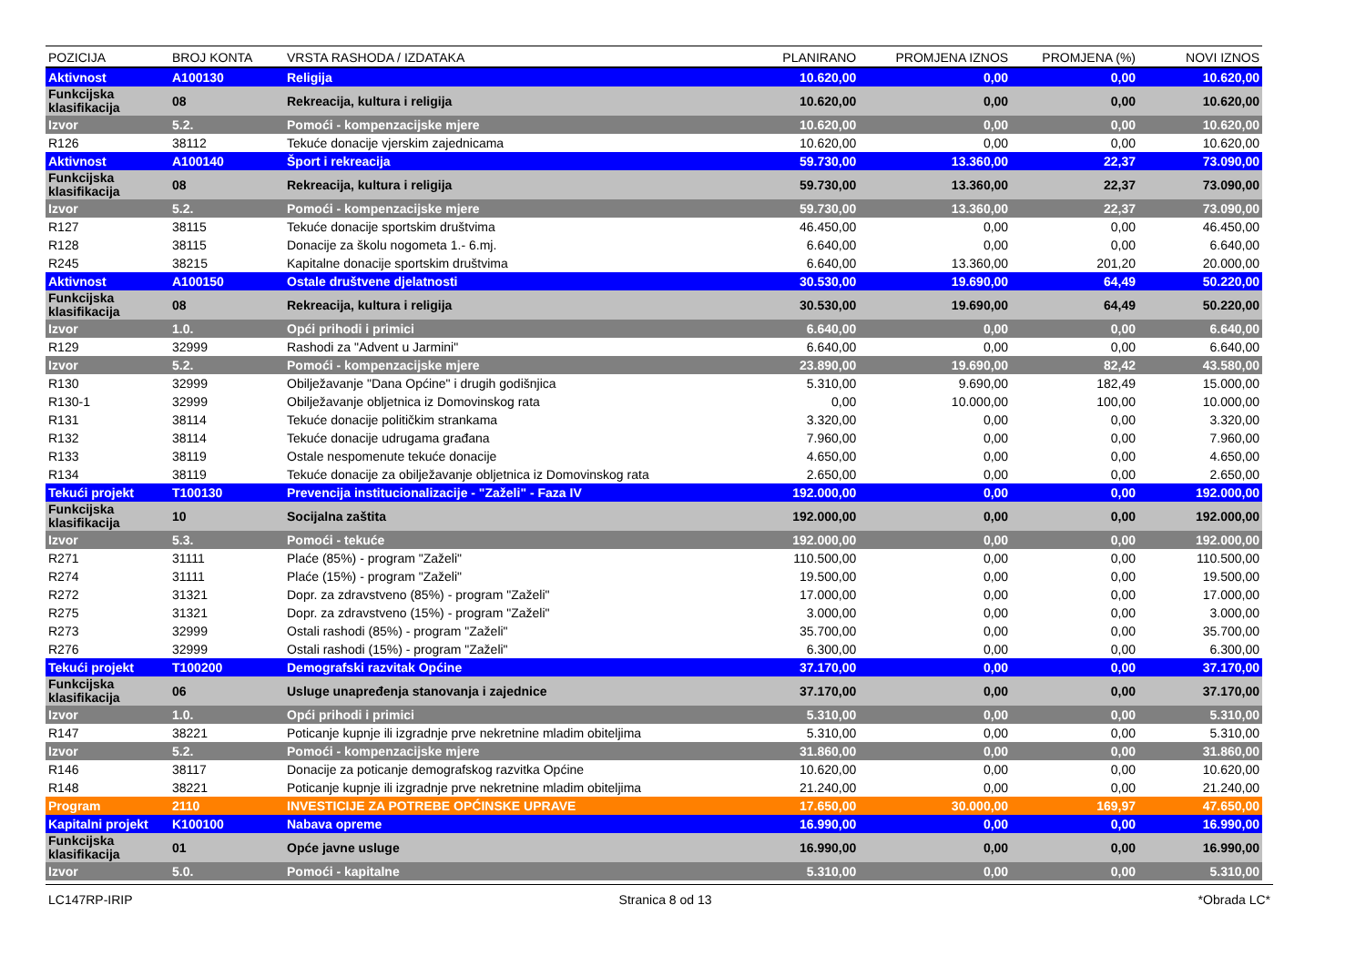| POZICIJA | BROJ KONTA | VRSTA RASHODA / IZDATAKA | PLANIRANO | PROMJENA IZNOS | PROMJENA (%) | NOVI IZNOS |
| --- | --- | --- | --- | --- | --- | --- |
| Aktivnost | A100130 | Religija | 10.620,00 | 0,00 | 0,00 | 10.620,00 |
| Funkcijska klasifikacija | 08 | Rekreacija, kultura i religija | 10.620,00 | 0,00 | 0,00 | 10.620,00 |
| Izvor | 5.2. | Pomoći - kompenzacijske mjere | 10.620,00 | 0,00 | 0,00 | 10.620,00 |
| R126 | 38112 | Tekuće donacije vjerskim zajednicama | 10.620,00 | 0,00 | 0,00 | 10.620,00 |
| Aktivnost | A100140 | Šport i rekreacija | 59.730,00 | 13.360,00 | 22,37 | 73.090,00 |
| Funkcijska klasifikacija | 08 | Rekreacija, kultura i religija | 59.730,00 | 13.360,00 | 22,37 | 73.090,00 |
| Izvor | 5.2. | Pomoći - kompenzacijske mjere | 59.730,00 | 13.360,00 | 22,37 | 73.090,00 |
| R127 | 38115 | Tekuće donacije sportskim društvima | 46.450,00 | 0,00 | 0,00 | 46.450,00 |
| R128 | 38115 | Donacije za školu nogometa 1.- 6.mj. | 6.640,00 | 0,00 | 0,00 | 6.640,00 |
| R245 | 38215 | Kapitalne donacije sportskim društvima | 6.640,00 | 13.360,00 | 201,20 | 20.000,00 |
| Aktivnost | A100150 | Ostale društvene djelatnosti | 30.530,00 | 19.690,00 | 64,49 | 50.220,00 |
| Funkcijska klasifikacija | 08 | Rekreacija, kultura i religija | 30.530,00 | 19.690,00 | 64,49 | 50.220,00 |
| Izvor | 1.0. | Opći prihodi i primici | 6.640,00 | 0,00 | 0,00 | 6.640,00 |
| R129 | 32999 | Rashodi za "Advent u Jarmini" | 6.640,00 | 0,00 | 0,00 | 6.640,00 |
| Izvor | 5.2. | Pomoći - kompenzacijske mjere | 23.890,00 | 19.690,00 | 82,42 | 43.580,00 |
| R130 | 32999 | Obilježavanje "Dana Općine" i drugih godišnjica | 5.310,00 | 9.690,00 | 182,49 | 15.000,00 |
| R130-1 | 32999 | Obilježavanje obljetnica iz Domovinskog rata | 0,00 | 10.000,00 | 100,00 | 10.000,00 |
| R131 | 38114 | Tekuće donacije političkim strankama | 3.320,00 | 0,00 | 0,00 | 3.320,00 |
| R132 | 38114 | Tekuće donacije udrugama građana | 7.960,00 | 0,00 | 0,00 | 7.960,00 |
| R133 | 38119 | Ostale nespomenute tekuće donacije | 4.650,00 | 0,00 | 0,00 | 4.650,00 |
| R134 | 38119 | Tekuće donacije za obilježavanje obljetnica iz Domovinskog rata | 2.650,00 | 0,00 | 0,00 | 2.650,00 |
| Tekući projekt | T100130 | Prevencija institucionalizacije - "Zaželi" - Faza IV | 192.000,00 | 0,00 | 0,00 | 192.000,00 |
| Funkcijska klasifikacija | 10 | Socijalna zaštita | 192.000,00 | 0,00 | 0,00 | 192.000,00 |
| Izvor | 5.3. | Pomoći - tekuće | 192.000,00 | 0,00 | 0,00 | 192.000,00 |
| R271 | 31111 | Plaće (85%) - program "Zaželi" | 110.500,00 | 0,00 | 0,00 | 110.500,00 |
| R274 | 31111 | Plaće (15%) - program "Zaželi" | 19.500,00 | 0,00 | 0,00 | 19.500,00 |
| R272 | 31321 | Dopr. za zdravstveno (85%) - program "Zaželi" | 17.000,00 | 0,00 | 0,00 | 17.000,00 |
| R275 | 31321 | Dopr. za zdravstveno (15%) - program "Zaželi" | 3.000,00 | 0,00 | 0,00 | 3.000,00 |
| R273 | 32999 | Ostali rashodi (85%) - program "Zaželi" | 35.700,00 | 0,00 | 0,00 | 35.700,00 |
| R276 | 32999 | Ostali rashodi (15%) - program "Zaželi" | 6.300,00 | 0,00 | 0,00 | 6.300,00 |
| Tekući projekt | T100200 | Demografski razvitak Općine | 37.170,00 | 0,00 | 0,00 | 37.170,00 |
| Funkcijska klasifikacija | 06 | Usluge unapređenja stanovanja i zajednice | 37.170,00 | 0,00 | 0,00 | 37.170,00 |
| Izvor | 1.0. | Opći prihodi i primici | 5.310,00 | 0,00 | 0,00 | 5.310,00 |
| R147 | 38221 | Poticanje kupnje ili izgradnje prve nekretnine mladim obiteljima | 5.310,00 | 0,00 | 0,00 | 5.310,00 |
| Izvor | 5.2. | Pomoći - kompenzacijske mjere | 31.860,00 | 0,00 | 0,00 | 31.860,00 |
| R146 | 38117 | Donacije za poticanje demografskog razvitka Općine | 10.620,00 | 0,00 | 0,00 | 10.620,00 |
| R148 | 38221 | Poticanje kupnje ili izgradnje prve nekretnine mladim obiteljima | 21.240,00 | 0,00 | 0,00 | 21.240,00 |
| Program | 2110 | INVESTICIJE ZA POTREBE OPĆINSKE UPRAVE | 17.650,00 | 30.000,00 | 169,97 | 47.650,00 |
| Kapitalni projekt | K100100 | Nabava opreme | 16.990,00 | 0,00 | 0,00 | 16.990,00 |
| Funkcijska klasifikacija | 01 | Opće javne usluge | 16.990,00 | 0,00 | 0,00 | 16.990,00 |
| Izvor | 5.0. | Pomoći - kapitalne | 5.310,00 | 0,00 | 0,00 | 5.310,00 |
LC147RP-IRIP Stranica 8 od 13 *Obrada LC*